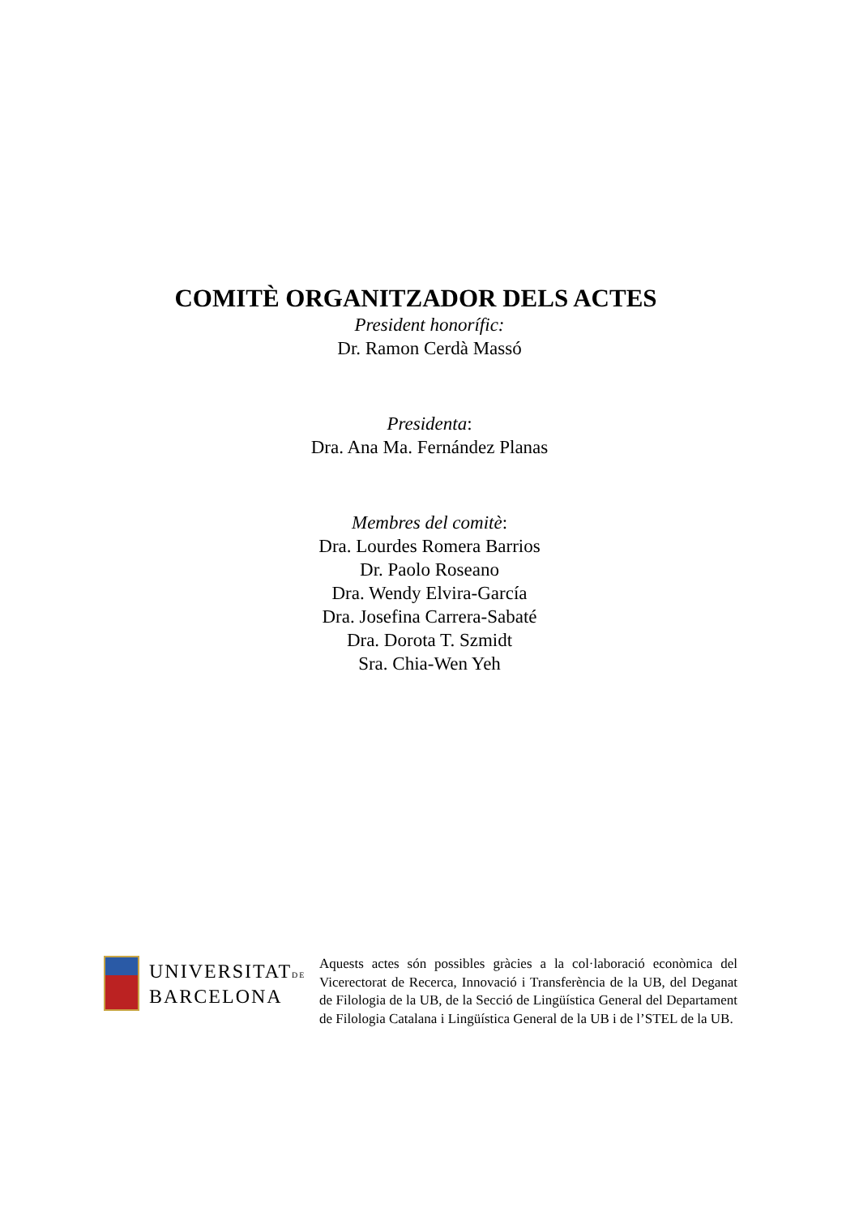COMITÈ ORGANITZADOR DELS ACTES
President honorífic:
Dr. Ramon Cerdà Massó
Presidenta:
Dra. Ana Ma. Fernández Planas
Membres del comitè:
Dra. Lourdes Romera Barrios
Dr. Paolo Roseano
Dra. Wendy Elvira-García
Dra. Josefina Carrera-Sabaté
Dra. Dorota T. Szmidt
Sra. Chia-Wen Yeh
UNIVERSITATDE
BARCELONA
Aquests actes són possibles gràcies a la col·laboració econòmica del Vicerectorat de Recerca, Innovació i Transferència de la UB, del Deganat de Filologia de la UB, de la Secció de Lingüística General del Departament de Filologia Catalana i Lingüística General de la UB i de l’STEL de la UB.